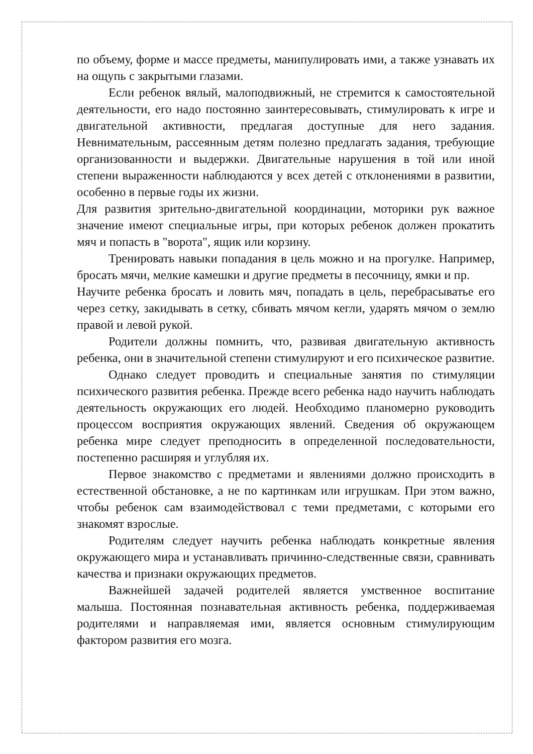по объему, форме и массе предметы, манипулировать ими, а также узнавать их на ощупь с закрытыми глазами.
Если ребенок вялый, малоподвижный, не стремится к самостоятельной деятельности, его надо постоянно заинтересовывать, стимулировать к игре и двигательной активности, предлагая доступные для него задания. Невнимательным, рассеянным детям полезно предлагать задания, требующие организованности и выдержки. Двигательные нарушения в той или иной степени выраженности наблюдаются у всех детей с отклонениями в развитии, особенно в первые годы их жизни.
Для развития зрительно-двигательной координации, моторики рук важное значение имеют специальные игры, при которых ребенок должен прокатить мяч и попасть в "ворота", ящик или корзину.
Тренировать навыки попадания в цель можно и на прогулке. Например, бросать мячи, мелкие камешки и другие предметы в песочницу, ямки и пр.
Научите ребенка бросать и ловить мяч, попадать в цель, перебрасыватье его через сетку, закидывать в сетку, сбивать мячом кегли, ударять мячом о землю правой и левой рукой.
Родители должны помнить, что, развивая двигательную активность ребенка, они в значительной степени стимулируют и его психическое развитие.
Однако следует проводить и специальные занятия по стимуляции психического развития ребенка. Прежде всего ребенка надо научить наблюдать деятельность окружающих его людей. Необходимо планомерно руководить процессом восприятия окружающих явлений. Сведения об окружающем ребенка мире следует преподносить в определенной последовательности, постепенно расширяя и углубляя их.
Первое знакомство с предметами и явлениями должно происходить в естественной обстановке, а не по картинкам или игрушкам. При этом важно, чтобы ребенок сам взаимодействовал с теми предметами, с которыми его знакомят взрослые.
Родителям следует научить ребенка наблюдать конкретные явления окружающего мира и устанавливать причинно-следственные связи, сравнивать качества и признаки окружающих предметов.
Важнейшей задачей родителей является умственное воспитание малыша. Постоянная познавательная активность ребенка, поддерживаемая родителями и направляемая ими, является основным стимулирующим фактором развития его мозга.